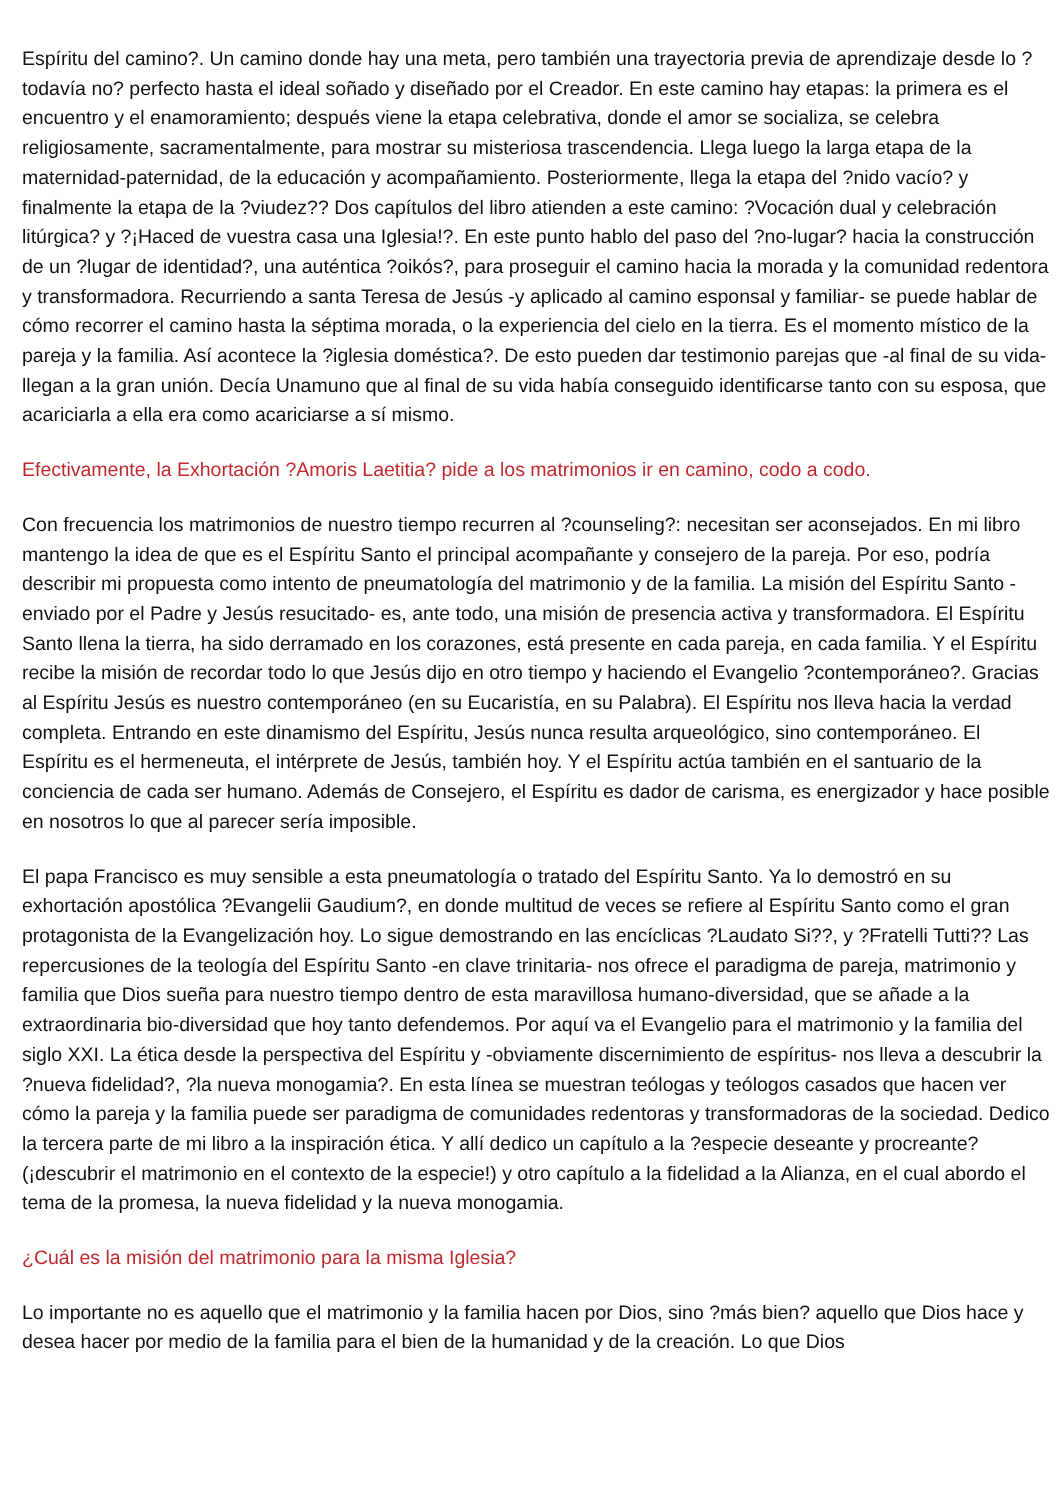Espíritu del camino?. Un camino donde hay una meta, pero también una trayectoria previa de aprendizaje desde lo ?todavía no? perfecto hasta el ideal soñado y diseñado por el Creador. En este camino hay etapas: la primera es el encuentro y el enamoramiento; después viene la etapa celebrativa, donde el amor se socializa, se celebra religiosamente, sacramentalmente, para mostrar su misteriosa trascendencia. Llega luego la larga etapa de la maternidad-paternidad, de la educación y acompañamiento. Posteriormente, llega la etapa del ?nido vacío? y finalmente la etapa de la ?viudez?? Dos capítulos del libro atienden a este camino: ?Vocación dual y celebración litúrgica? y ?¡Haced de vuestra casa una Iglesia!?. En este punto hablo del paso del ?no-lugar? hacia la construcción de un ?lugar de identidad?, una auténtica ?oikós?, para proseguir el camino hacia la morada y la comunidad redentora y transformadora. Recurriendo a santa Teresa de Jesús -y aplicado al camino esponsal y familiar- se puede hablar de cómo recorrer el camino hasta la séptima morada, o la experiencia del cielo en la tierra. Es el momento místico de la pareja y la familia. Así acontece la ?iglesia doméstica?. De esto pueden dar testimonio parejas que -al final de su vida- llegan a la gran unión. Decía Unamuno que al final de su vida había conseguido identificarse tanto con su esposa, que acariciarla a ella era como acariciarse a sí mismo.
Efectivamente, la Exhortación ?Amoris Laetitia? pide a los matrimonios ir en camino, codo a codo.
Con frecuencia los matrimonios de nuestro tiempo recurren al ?counseling?: necesitan ser aconsejados. En mi libro mantengo la idea de que es el Espíritu Santo el principal acompañante y consejero de la pareja. Por eso, podría describir mi propuesta como intento de pneumatología del matrimonio y de la familia. La misión del Espíritu Santo -enviado por el Padre y Jesús resucitado- es, ante todo, una misión de presencia activa y transformadora. El Espíritu Santo llena la tierra, ha sido derramado en los corazones, está presente en cada pareja, en cada familia. Y el Espíritu recibe la misión de recordar todo lo que Jesús dijo en otro tiempo y haciendo el Evangelio ?contemporáneo?. Gracias al Espíritu Jesús es nuestro contemporáneo (en su Eucaristía, en su Palabra). El Espíritu nos lleva hacia la verdad completa. Entrando en este dinamismo del Espíritu, Jesús nunca resulta arqueológico, sino contemporáneo. El Espíritu es el hermeneuta, el intérprete de Jesús, también hoy. Y el Espíritu actúa también en el santuario de la conciencia de cada ser humano. Además de Consejero, el Espíritu es dador de carisma, es energizador y hace posible en nosotros lo que al parecer sería imposible.
El papa Francisco es muy sensible a esta pneumatología o tratado del Espíritu Santo. Ya lo demostró en su exhortación apostólica ?Evangelii Gaudium?, en donde multitud de veces se refiere al Espíritu Santo como el gran protagonista de la Evangelización hoy. Lo sigue demostrando en las encíclicas ?Laudato Si??, y ?Fratelli Tutti?? Las repercusiones de la teología del Espíritu Santo -en clave trinitaria- nos ofrece el paradigma de pareja, matrimonio y familia que Dios sueña para nuestro tiempo dentro de esta maravillosa humano-diversidad, que se añade a la extraordinaria bio-diversidad que hoy tanto defendemos. Por aquí va el Evangelio para el matrimonio y la familia del siglo XXI. La ética desde la perspectiva del Espíritu y -obviamente discernimiento de espíritus- nos lleva a descubrir la ?nueva fidelidad?, ?la nueva monogamia?. En esta línea se muestran teólogas y teólogos casados que hacen ver cómo la pareja y la familia puede ser paradigma de comunidades redentoras y transformadoras de la sociedad. Dedico la tercera parte de mi libro a la inspiración ética. Y allí dedico un capítulo a la ?especie deseante y procreante? (¡descubrir el matrimonio en el contexto de la especie!) y otro capítulo a la fidelidad a la Alianza, en el cual abordo el tema de la promesa, la nueva fidelidad y la nueva monogamia.
¿Cuál es la misión del matrimonio para la misma Iglesia?
Lo importante no es aquello que el matrimonio y la familia hacen por Dios, sino ?más bien? aquello que Dios hace y desea hacer por medio de la familia para el bien de la humanidad y de la creación. Lo que Dios